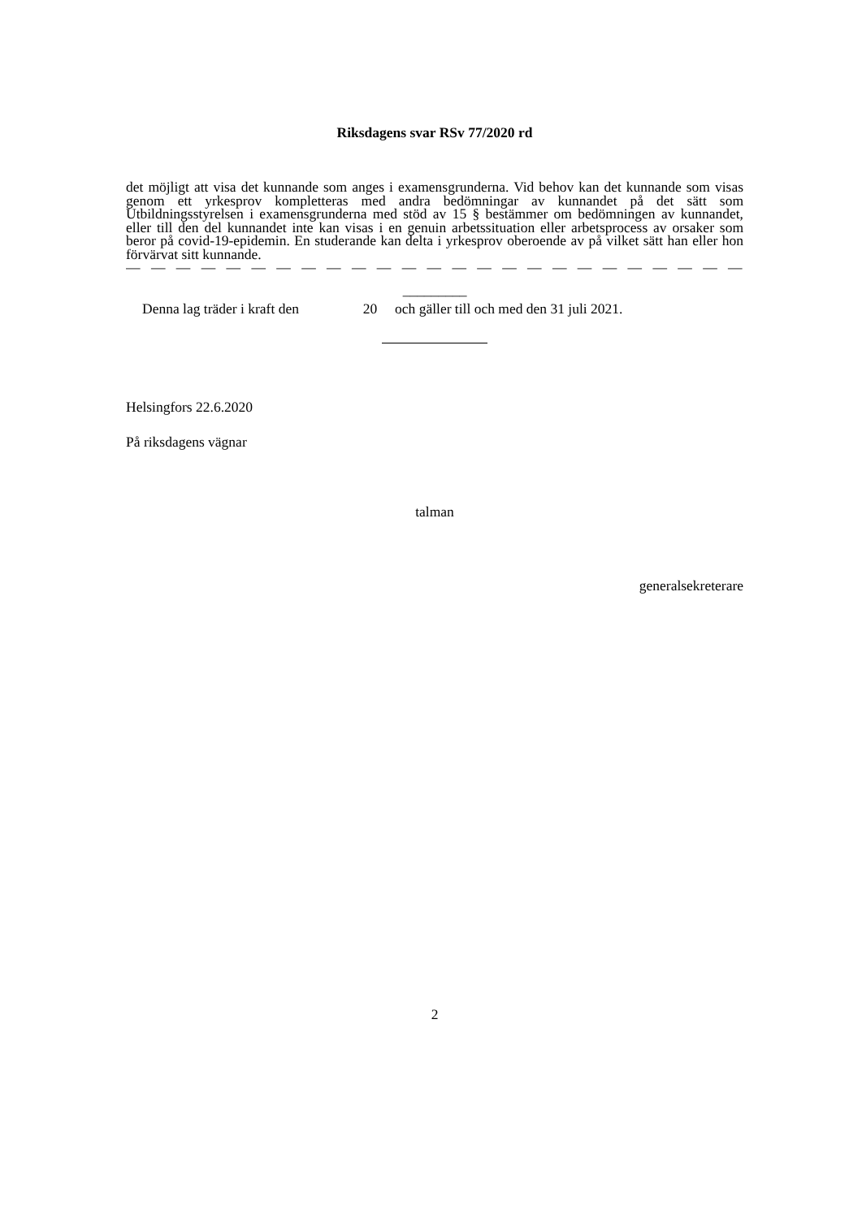Riksdagens svar RSv 77/2020 rd
det möjligt att visa det kunnande som anges i examensgrunderna. Vid behov kan det kunnande som visas genom ett yrkesprov kompletteras med andra bedömningar av kunnandet på det sätt som Utbildningsstyrelsen i examensgrunderna med stöd av 15 § bestämmer om bedömningen av kunnandet, eller till den del kunnandet inte kan visas i en genuin arbetssituation eller arbetspro­cess av orsaker som beror på covid-19-epidemin. En studerande kan delta i yrkesprov oberoende av på vilket sätt han eller hon förvärvat sitt kunnande.
— — — — — — — — — — — — — — — — — — — — — — — — — —
_________
Denna lag träder i kraft den 20 och gäller till och med den 31 juli 2021.
Helsingfors 22.6.2020
På riksdagens vägnar
talman
generalsekreterare
2